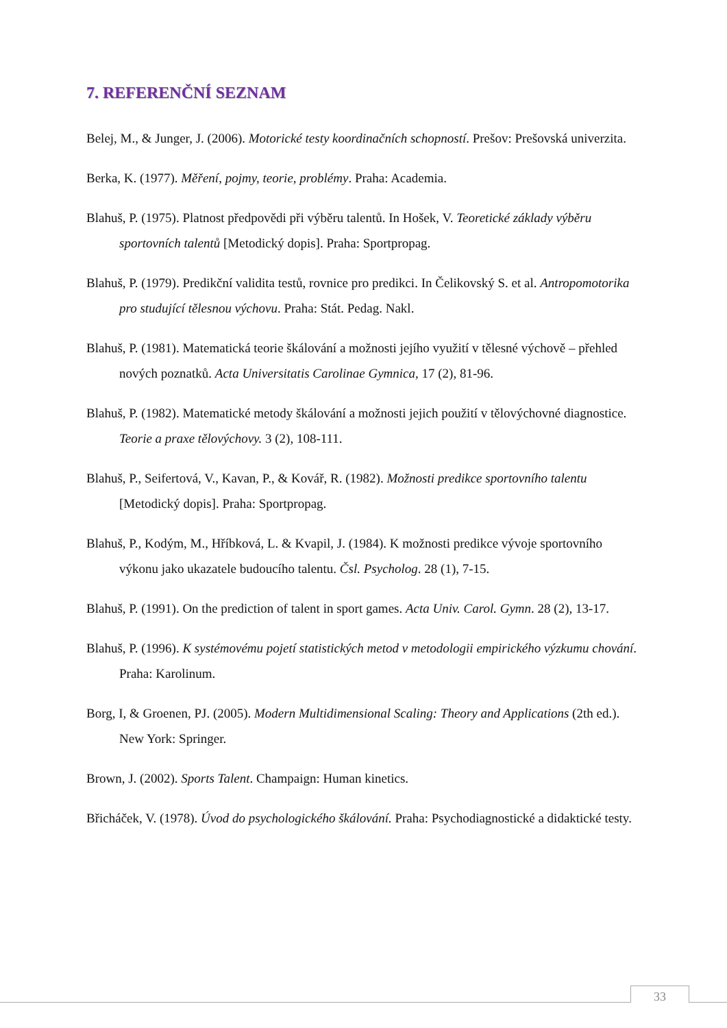7. REFERENČNÍ SEZNAM
Belej, M., & Junger, J. (2006). Motorické testy koordinačních schopností. Prešov: Prešovská univerzita.
Berka, K. (1977). Měření, pojmy, teorie, problémy. Praha: Academia.
Blahuš, P. (1975). Platnost předpovědi při výběru talentů. In Hošek, V. Teoretické základy výběru sportovních talentů [Metodický dopis]. Praha: Sportpropag.
Blahuš, P. (1979). Predikční validita testů, rovnice pro predikci. In Čelikovský S. et al. Antropomotorika pro studující tělesnou výchovu. Praha: Stát. Pedag. Nakl.
Blahuš, P. (1981). Matematická teorie škálování a možnosti jejího využití v tělesné výchově – přehled nových poznatků. Acta Universitatis Carolinae Gymnica, 17 (2), 81-96.
Blahuš, P. (1982). Matematické metody škálování a možnosti jejich použití v tělovýchovné diagnostice. Teorie a praxe tělovýchovy. 3 (2), 108-111.
Blahuš, P., Seifertová, V., Kavan, P., & Kovář, R. (1982). Možnosti predikce sportovního talentu [Metodický dopis]. Praha: Sportpropag.
Blahuš, P., Kodým, M., Hříbková, L. & Kvapil, J. (1984). K možnosti predikce vývoje sportovního výkonu jako ukazatele budoucího talentu. Čsl. Psycholog. 28 (1), 7-15.
Blahuš, P. (1991). On the prediction of talent in sport games. Acta Univ. Carol. Gymn. 28 (2), 13-17.
Blahuš, P. (1996). K systémovému pojetí statistických metod v metodologii empirického výzkumu chování. Praha: Karolinum.
Borg, I, & Groenen, PJ. (2005). Modern Multidimensional Scaling: Theory and Applications (2th ed.). New York: Springer.
Brown, J. (2002). Sports Talent. Champaign: Human kinetics.
Břicháček, V. (1978). Úvod do psychologického škálování. Praha: Psychodiagnostické a didaktické testy.
33